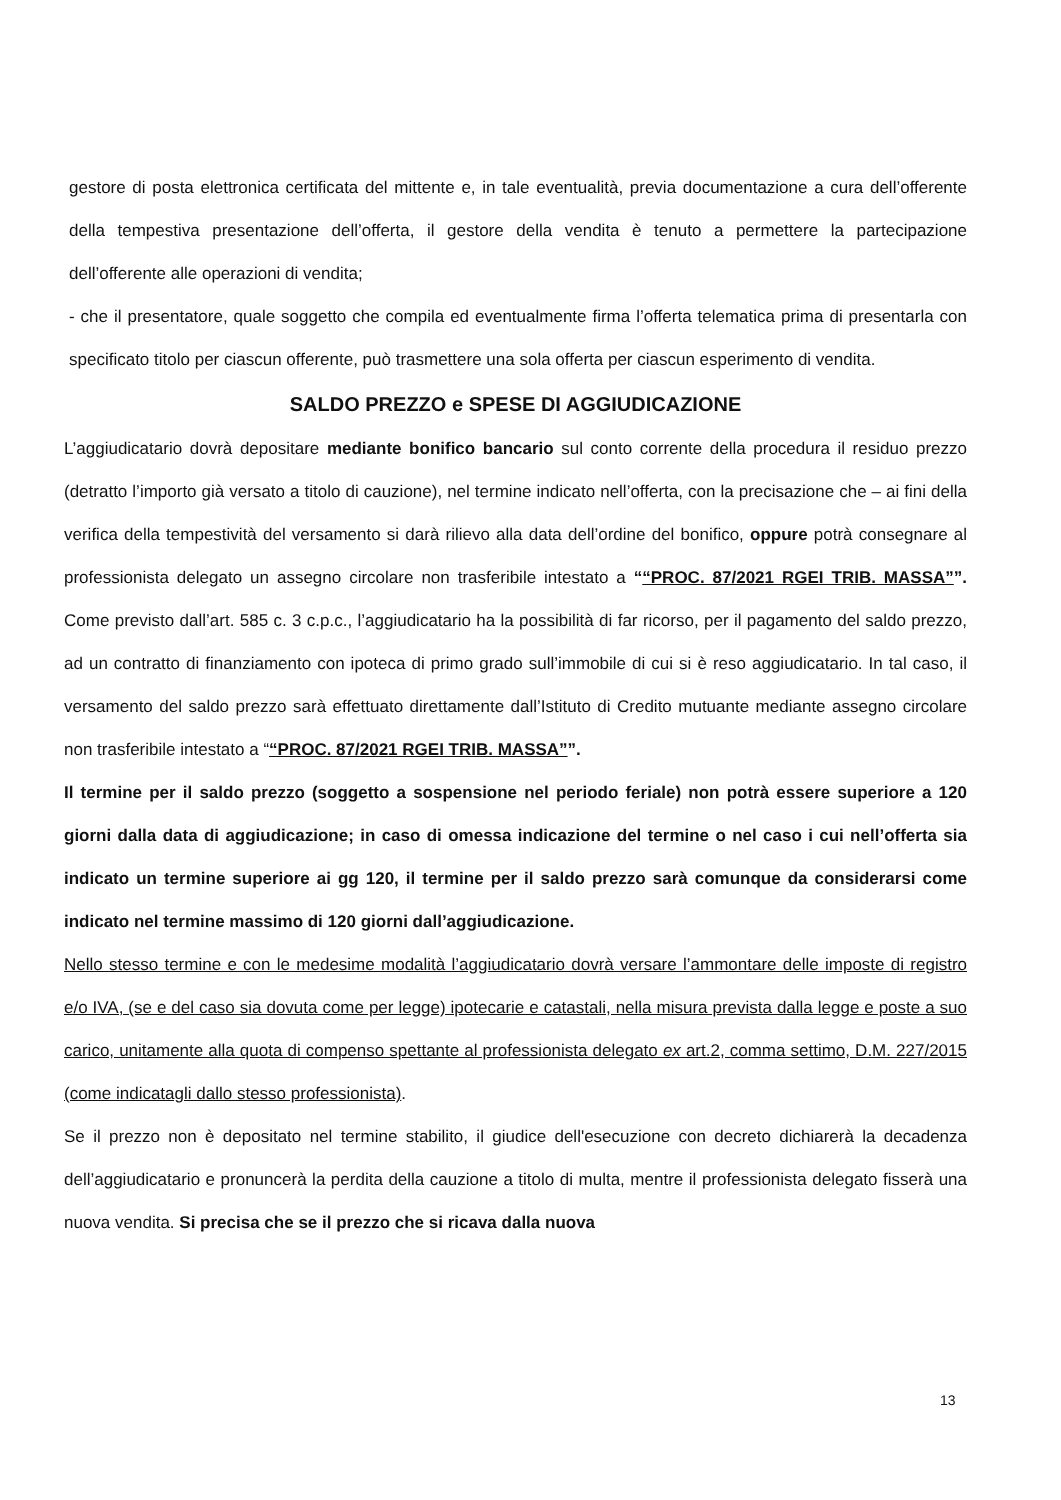gestore di posta elettronica certificata del mittente e, in tale eventualità, previa documentazione a cura dell’offerente della tempestiva presentazione dell’offerta, il gestore della vendita è tenuto a permettere la partecipazione dell’offerente alle operazioni di vendita;
- che il presentatore, quale soggetto che compila ed eventualmente firma l’offerta telematica prima di presentarla con specificato titolo per ciascun offerente, può trasmettere una sola offerta per ciascun esperimento di vendita.
SALDO PREZZO e SPESE DI AGGIUDICAZIONE
L’aggiudicatario dovrà depositare mediante bonifico bancario sul conto corrente della procedura il residuo prezzo (detratto l’importo già versato a titolo di cauzione), nel termine indicato nell’offerta, con la precisazione che – ai fini della verifica della tempestività del versamento si darà rilievo alla data dell’ordine del bonifico, oppure potrà consegnare al professionista delegato un assegno circolare non trasferibile intestato a ““PROC. 87/2021 RGEI TRIB. MASSA””. Come previsto dall’art. 585 c. 3 c.p.c., l’aggiudicatario ha la possibilità di far ricorso, per il pagamento del saldo prezzo, ad un contratto di finanziamento con ipoteca di primo grado sull’immobile di cui si è reso aggiudicatario. In tal caso, il versamento del saldo prezzo sarà effettuato direttamente dall’Istituto di Credito mutuante mediante assegno circolare non trasferibile intestato a ““PROC. 87/2021 RGEI TRIB. MASSA””.
Il termine per il saldo prezzo (soggetto a sospensione nel periodo feriale) non potrà essere superiore a 120 giorni dalla data di aggiudicazione; in caso di omessa indicazione del termine o nel caso i cui nell’offerta sia indicato un termine superiore ai gg 120, il termine per il saldo prezzo sarà comunque da considerarsi come indicato nel termine massimo di 120 giorni dall’aggiudicazione.
Nello stesso termine e con le medesime modalità l’aggiudicatario dovrà versare l’ammontare delle imposte di registro e/o IVA, (se e del caso sia dovuta come per legge) ipotecarie e catastali, nella misura prevista dalla legge e poste a suo carico, unitamente alla quota di compenso spettante al professionista delegato ex art.2, comma settimo, D.M. 227/2015 (come indicatagli dallo stesso professionista).
Se il prezzo non è depositato nel termine stabilito, il giudice dell'esecuzione con decreto dichiarerà la decadenza dell’aggiudicatario e pronuncerà la perdita della cauzione a titolo di multa, mentre il professionista delegato fisserà una nuova vendita. Si precisa che se il prezzo che si ricava dalla nuova
13